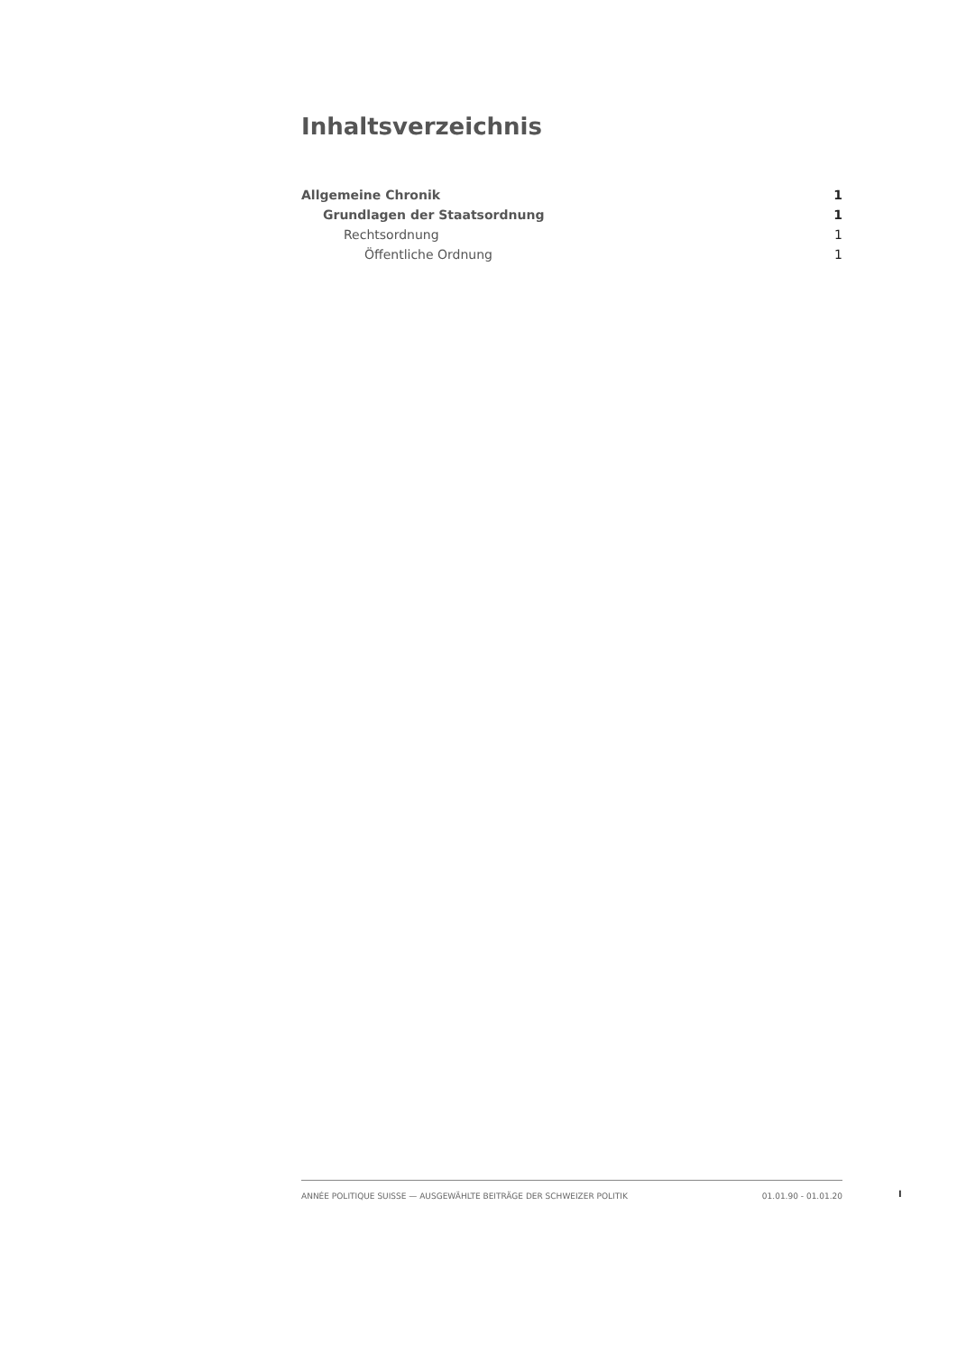Inhaltsverzeichnis
Allgemeine Chronik 1
Grundlagen der Staatsordnung 1
Rechtsordnung 1
Öffentliche Ordnung 1
ANNÉE POLITIQUE SUISSE — AUSGEWÄHLTE BEITRÄGE DER SCHWEIZER POLITIK 01.01.90 - 01.01.20
I